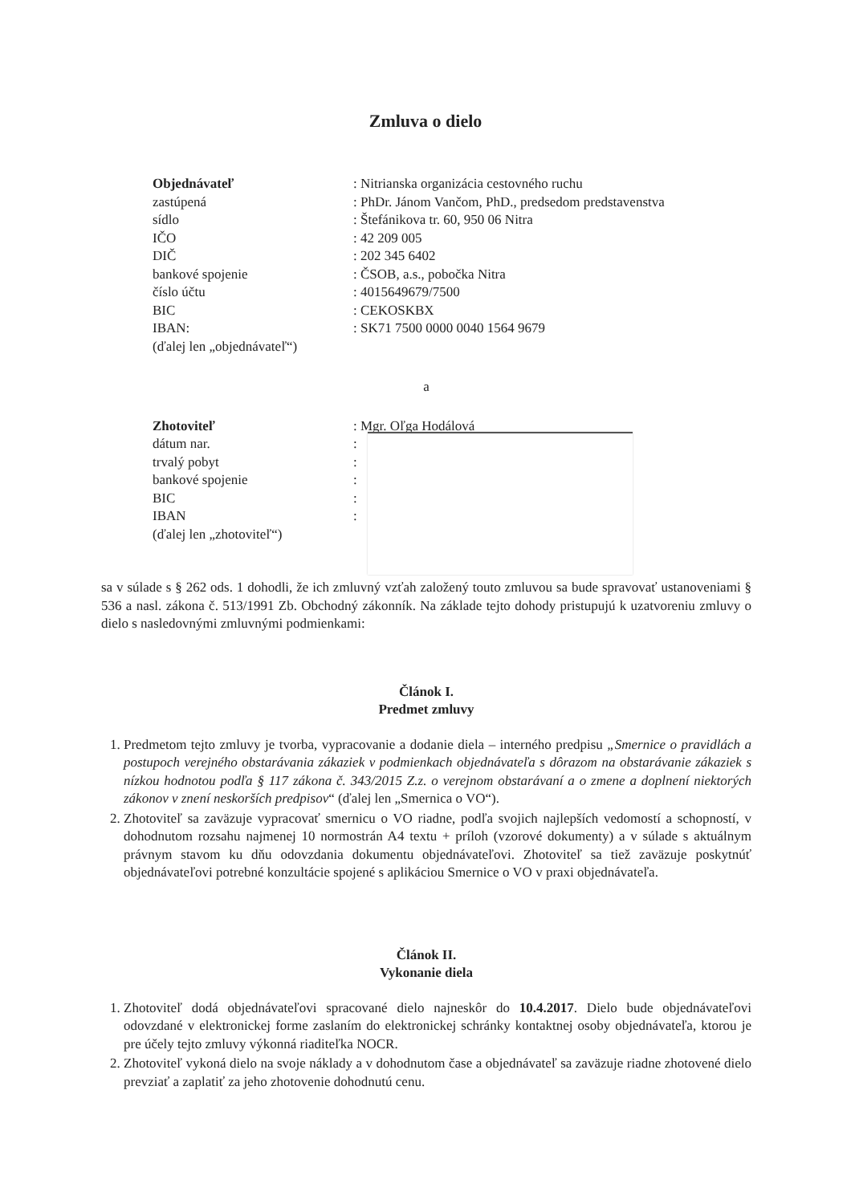Zmluva o dielo
| Objednávateľ | : Nitrianska organizácia cestovného ruchu |
| zastúpená | : PhDr. Jánom Vančom, PhD., predsedom predstavenstva |
| sídlo | : Štefánikova tr. 60, 950 06 Nitra |
| IČO | : 42 209 005 |
| DIČ | : 202 345 6402 |
| bankové spojenie | : ČSOB, a.s., pobočka Nitra |
| číslo účtu | : 4015649679/7500 |
| BIC | : CEKOSKBX |
| IBAN: | : SK71 7500 0000 0040 1564 9679 |
| (ďalej len „objednávateľ“) | |
a
| Zhotoviteľ | : Mgr. Oľga Hodálová |
| dátum nar. | : |
| trvalý pobyt | : |
| bankové spojenie | : |
| BIC | : |
| IBAN | : |
| (ďalej len „zhotoviteľ“) | |
sa v súlade s § 262 ods. 1 dohodli, že ich zmluvný vzťah založený touto zmluvou sa bude spravovať ustanoveniami § 536 a nasl. zákona č. 513/1991 Zb. Obchodný zákonník. Na základe tejto dohody pristupujú k uzatvoreniu zmluvy o dielo s nasledovnými zmluvnými podmienkami:
Článok I.
Predmet zmluvy
1. Predmetom tejto zmluvy je tvorba, vypracovanie a dodanie diela – interného predpisu „Smernice o pravidlách a postupoch verejného obstarávania zákaziek v podmienkach objednávateľa s dôrazom na obstarávanie zákaziek s nízkou hodnotou podľa § 117 zákona č. 343/2015 Z.z. o verejnom obstarávaní a o zmene a doplnení niektorých zákonov v znení neskorších predpisov“ (ďalej len „Smernica o VO“).
2. Zhotoviteľ sa zaväzuje vypracovať smernicu o VO riadne, podľa svojich najlepších vedomostí a schopností, v dohodnutom rozsahu najmenej 10 normostrán A4 textu + príloh (vzorové dokumenty) a v súlade s aktuálnym právnym stavom ku dňu odovzdania dokumentu objednávateľovi. Zhotoviteľ sa tiež zaväzuje poskytnúť objednávateľovi potrebné konzultácie spojené s aplikáciou Smernice o VO v praxi objednávateľa.
Článok II.
Vykonanie diela
1. Zhotoviteľ dodá objednávateľovi spracované dielo najneskôr do 10.4.2017. Dielo bude objednávateľovi odovzdané v elektronickej forme zaslaním do elektronickej schránky kontaktnej osoby objednávateľa, ktorou je pre účely tejto zmluvy výkonná riaditeľka NOCR.
2. Zhotoviteľ vykoná dielo na svoje náklady a v dohodnutom čase a objednávateľ sa zaväzuje riadne zhotovené dielo prevziať a zaplatiť za jeho zhotovenie dohodnutú cenu.